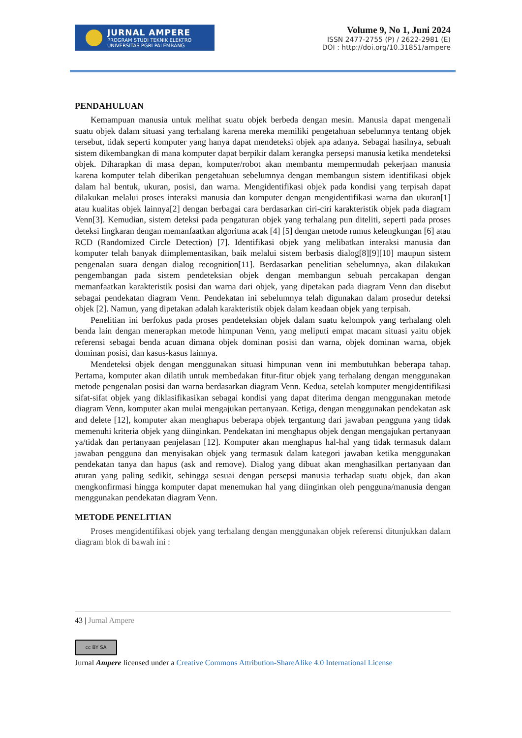JURNAL AMPERE
PROGRAM STUDI TEKNIK ELEKTRO
UNIVERSITAS PGRI PALEMBANG
Volume 9, No 1, Juni 2024
ISSN 2477-2755 (P) / 2622-2981 (E)
DOI : http://doi.org/10.31851/ampere
PENDAHULUAN
Kemampuan manusia untuk melihat suatu objek berbeda dengan mesin. Manusia dapat mengenali suatu objek dalam situasi yang terhalang karena mereka memiliki pengetahuan sebelumnya tentang objek tersebut, tidak seperti komputer yang hanya dapat mendeteksi objek apa adanya. Sebagai hasilnya, sebuah sistem dikembangkan di mana komputer dapat berpikir dalam kerangka persepsi manusia ketika mendeteksi objek. Diharapkan di masa depan, komputer/robot akan membantu mempermudah pekerjaan manusia karena komputer telah diberikan pengetahuan sebelumnya dengan membangun sistem identifikasi objek dalam hal bentuk, ukuran, posisi, dan warna. Mengidentifikasi objek pada kondisi yang terpisah dapat dilakukan melalui proses interaksi manusia dan komputer dengan mengidentifikasi warna dan ukuran[1] atau kualitas objek lainnya[2] dengan berbagai cara berdasarkan ciri-ciri karakteristik objek pada diagram Venn[3]. Kemudian, sistem deteksi pada pengaturan objek yang terhalang pun diteliti, seperti pada proses deteksi lingkaran dengan memanfaatkan algoritma acak [4] [5] dengan metode rumus kelengkungan [6] atau RCD (Randomized Circle Detection) [7]. Identifikasi objek yang melibatkan interaksi manusia dan komputer telah banyak diimplementasikan, baik melalui sistem berbasis dialog[8][9][10] maupun sistem pengenalan suara dengan dialog recognition[11]. Berdasarkan penelitian sebelumnya, akan dilakukan pengembangan pada sistem pendeteksian objek dengan membangun sebuah percakapan dengan memanfaatkan karakteristik posisi dan warna dari objek, yang dipetakan pada diagram Venn dan disebut sebagai pendekatan diagram Venn. Pendekatan ini sebelumnya telah digunakan dalam prosedur deteksi objek [2]. Namun, yang dipetakan adalah karakteristik objek dalam keadaan objek yang terpisah.
Penelitian ini berfokus pada proses pendeteksian objek dalam suatu kelompok yang terhalang oleh benda lain dengan menerapkan metode himpunan Venn, yang meliputi empat macam situasi yaitu objek referensi sebagai benda acuan dimana objek dominan posisi dan warna, objek dominan warna, objek dominan posisi, dan kasus-kasus lainnya.
Mendeteksi objek dengan menggunakan situasi himpunan venn ini membutuhkan beberapa tahap. Pertama, komputer akan dilatih untuk membedakan fitur-fitur objek yang terhalang dengan menggunakan metode pengenalan posisi dan warna berdasarkan diagram Venn. Kedua, setelah komputer mengidentifikasi sifat-sifat objek yang diklasifikasikan sebagai kondisi yang dapat diterima dengan menggunakan metode diagram Venn, komputer akan mulai mengajukan pertanyaan. Ketiga, dengan menggunakan pendekatan ask and delete [12], komputer akan menghapus beberapa objek tergantung dari jawaban pengguna yang tidak memenuhi kriteria objek yang diinginkan. Pendekatan ini menghapus objek dengan mengajukan pertanyaan ya/tidak dan pertanyaan penjelasan [12]. Komputer akan menghapus hal-hal yang tidak termasuk dalam jawaban pengguna dan menyisakan objek yang termasuk dalam kategori jawaban ketika menggunakan pendekatan tanya dan hapus (ask and remove). Dialog yang dibuat akan menghasilkan pertanyaan dan aturan yang paling sedikit, sehingga sesuai dengan persepsi manusia terhadap suatu objek, dan akan mengkonfirmasi hingga komputer dapat menemukan hal yang diinginkan oleh pengguna/manusia dengan menggunakan pendekatan diagram Venn.
METODE PENELITIAN
Proses mengidentifikasi objek yang terhalang dengan menggunakan objek referensi ditunjukkan dalam diagram blok di bawah ini :
43 | Jurnal Ampere
cc BY SA
Jurnal Ampere licensed under a Creative Commons Attribution-ShareAlike 4.0 International License